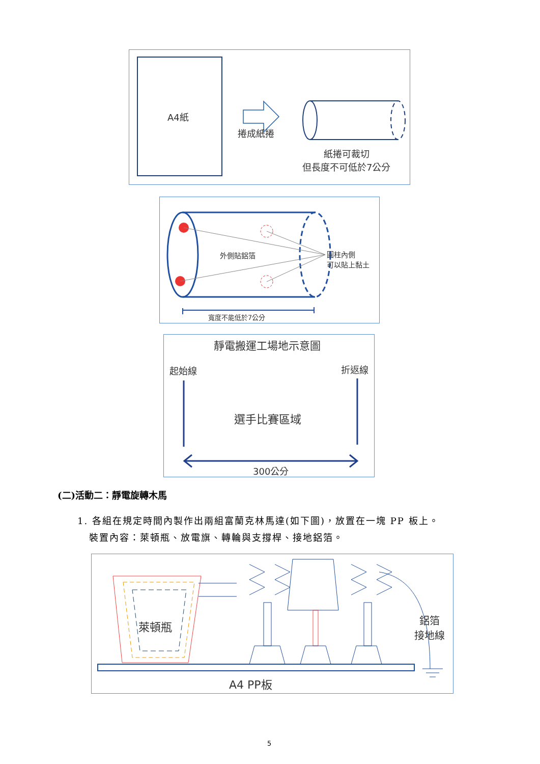A4紙
捲成紙捲
紙捲可裁切
但長度不可低於7公分
外側貼鋁箔
圓柱內側
可以貼上黏土
寬度不能低於7公分
靜電搬運工場地示意圖
起始線 折返線
選手比賽區域
300公分
(二)活動二：靜電旋轉木馬
1. 各組在規定時間內製作出兩組富蘭克林馬達(如下圖)，放置在一塊 PP 板上。
裝置內容：萊頓瓶、放電旗、轉輪與支撐桿、接地鋁箔。
萊頓瓶
鋁箔
接地線
A4 PP板
5